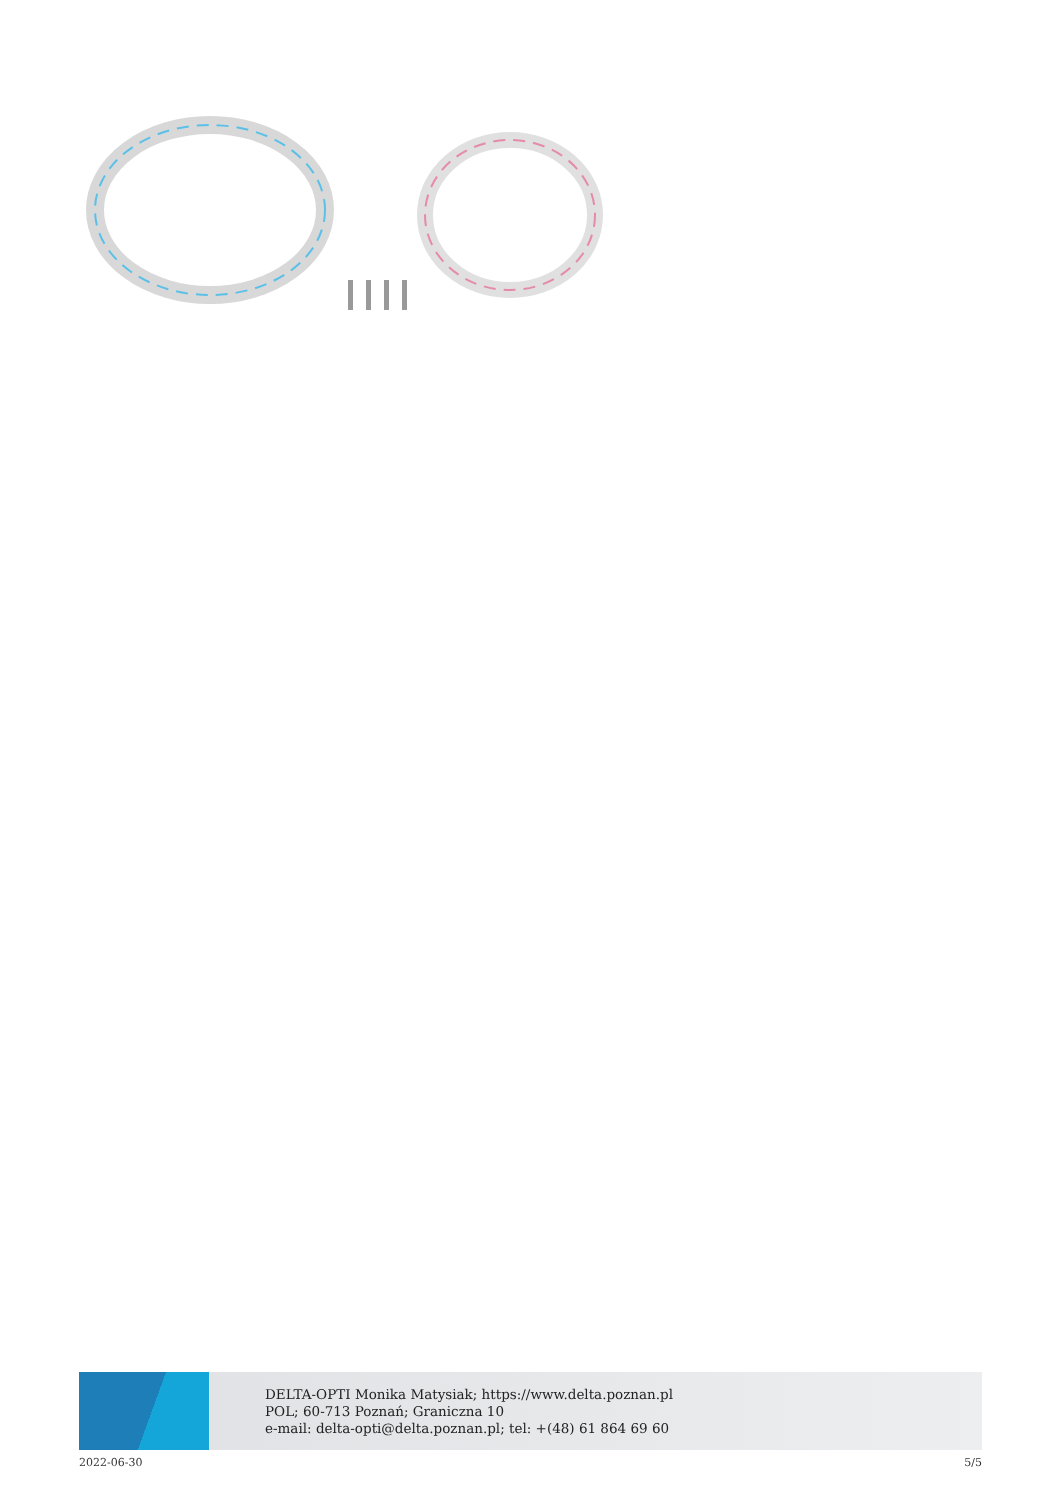DELTA-OPTI Monika Matysiak; https://www.delta.poznan.pl
POL; 60-713 Poznań; Graniczna 10
e-mail: delta-opti@delta.poznan.pl; tel: +(48) 61 864 69 60
2022-06-30 5/5